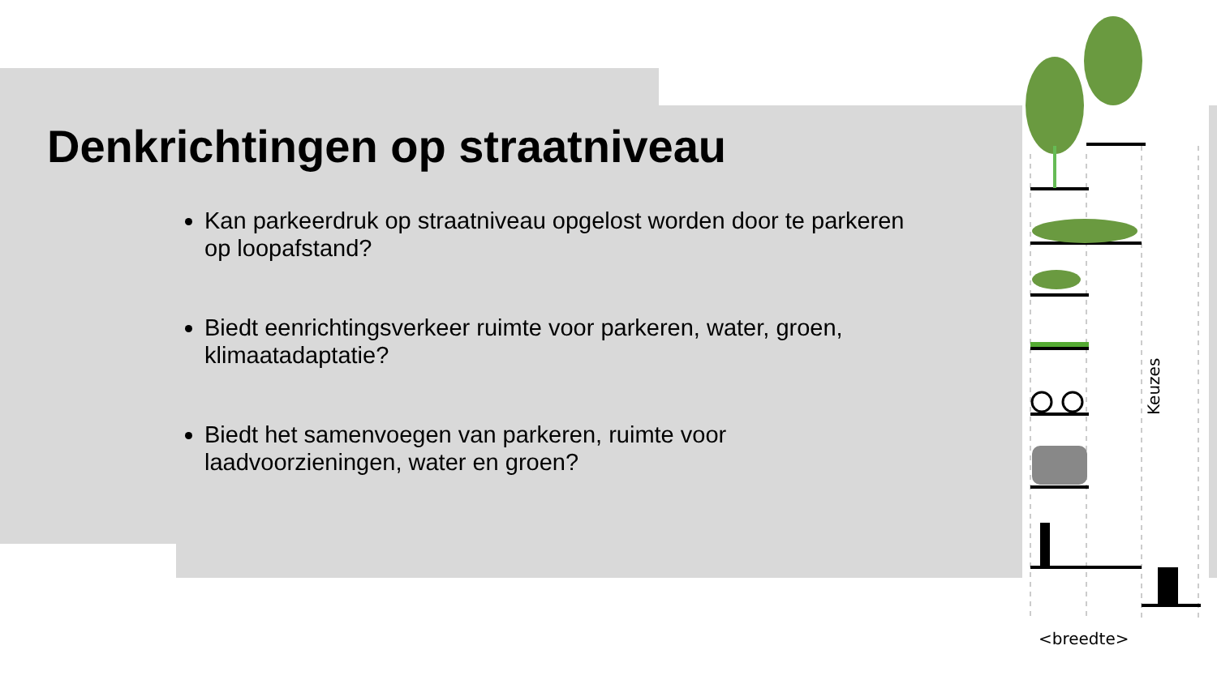Denkrichtingen op straatniveau
Kan parkeerdruk op straatniveau opgelost worden door te parkeren op loopafstand?
Biedt eenrichtingsverkeer ruimte voor parkeren, water, groen, klimaatadaptatie?
Biedt het samenvoegen van parkeren, ruimte voor laadvoorzieningen, water en groen?
Keuzes
<breedte>